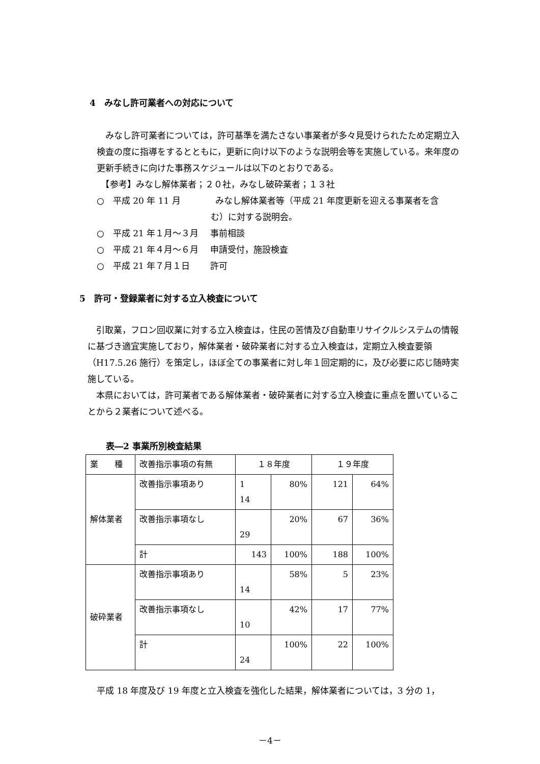4　みなし許可業者への対応について
　みなし許可業者については，許可基準を満たさない事業者が多々見受けられたため定期立入検査の度に指導をするとともに，更新に向け以下のような説明会等を実施している。来年度の更新手続きに向けた事務スケジュールは以下のとおりである。
　【参考】みなし解体業者；２０社，みなし破砕業者；１３社
○　平成 20 年 11 月　　　　みなし解体業者等（平成 21 年度更新を迎える事業者を含
む）に対する説明会。
○　平成 21 年１月～３月　 事前相談
○　平成 21 年４月～６月　 申請受付，施設検査
○　平成 21 年７月１日　　 許可
5　許可・登録業者に対する立入検査について
　引取業，フロン回収業に対する立入検査は，住民の苦情及び自動車リサイクルシステムの情報に基づき適宜実施しており，解体業者・破砕業者に対する立入検査は，定期立入検査要領（H17.5.26 施行）を策定し，ほぼ全ての事業者に対し年１回定期的に，及び必要に応じ随時実施している。
　本県においては，許可業者である解体業者・破砕業者に対する立入検査に重点を置いていることから２業者について述べる。
表―2 事業所別検査結果
| 業 種 | 改善指示事項の有無 | １８年度 | | １９年度 | |
| 解体業者 | 改善指示事項あり | 1 14 | 80% | 121 | 64% |
| | 改善指示事項なし | 29 | 20% | 67 | 36% |
| | 計 | 143 | 100% | 188 | 100% |
| 破砕業者 | 改善指示事項あり | 14 | 58% | 5 | 23% |
| | 改善指示事項なし | 10 | 42% | 17 | 77% |
| | 計 | 24 | 100% | 22 | 100% |
平成 18 年度及び 19 年度と立入検査を強化した結果，解体業者については，3 分の 1，
－4－